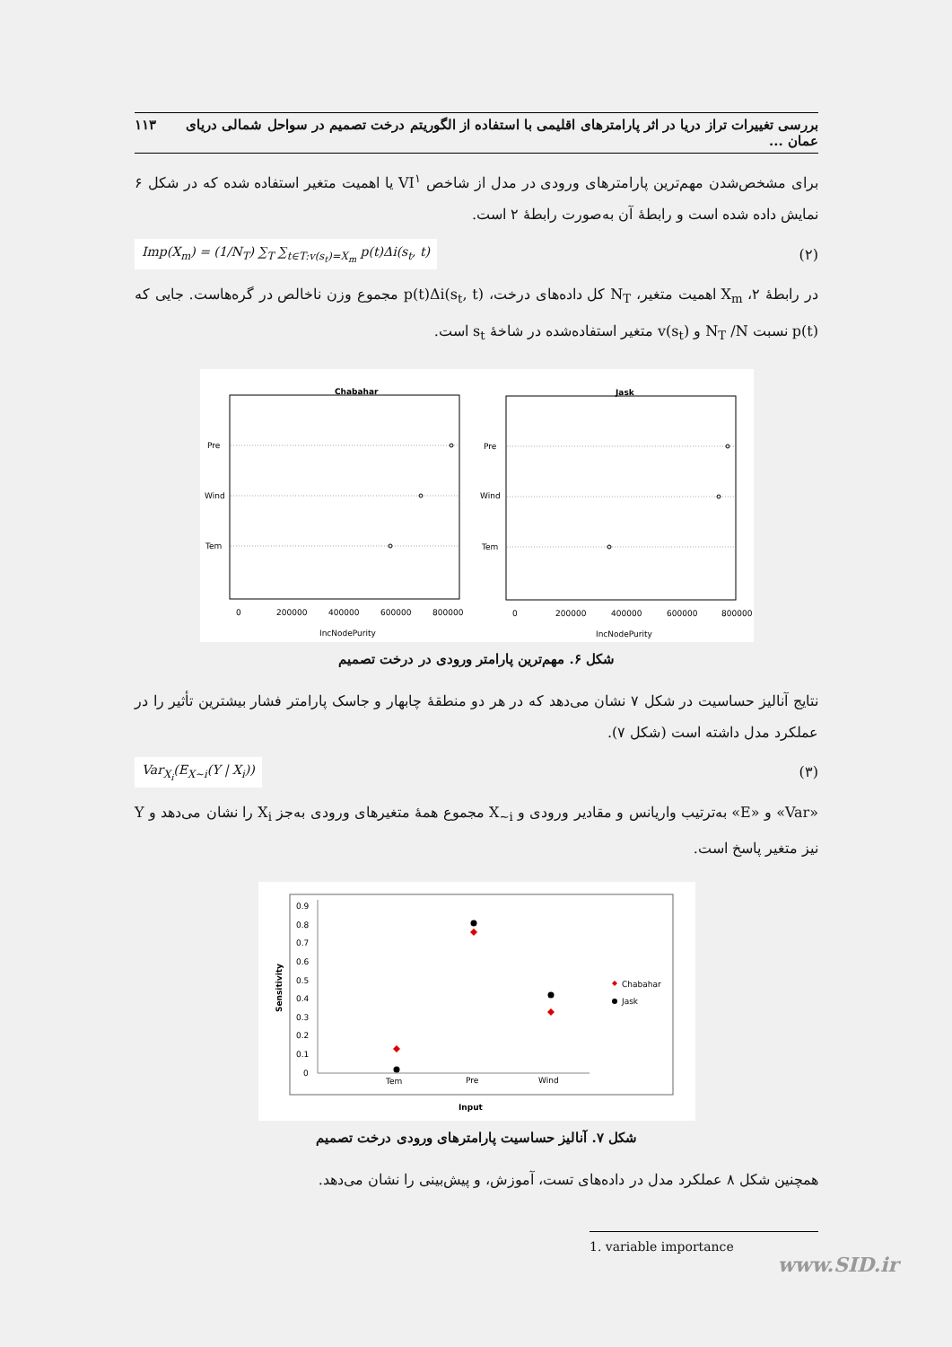بررسی تغییرات تراز دریا در اثر پارامترهای اقلیمی با استفاده از الگوریتم درخت تصمیم در سواحل شمالی دریای عمان ... ۱۱۳
برای مشخص‌شدن مهم‌ترین پارامترهای ورودی در مدل از شاخص VI<sup>۱</sup> یا اهمیت متغیر استفاده شده که در شکل ۶ نمایش داده شده است و رابطهٔ آن به‌صورت رابطهٔ ۲ است.
(۲) Imp(X<sub>m</sub>) = (1/N<sub>T</sub>) ∑<sub>T</sub> ∑<sub>t∈T:v(s<sub>t</sub>)=X<sub>m</sub></sub> p(t)Δi(s<sub>t</sub>, t)
در رابطهٔ ۲، X<sub>m</sub> اهمیت متغیر، N<sub>T</sub> کل داده‌های درخت، p(t)Δi(s<sub>t</sub>, t) مجموع وزن ناخالص در گره‌هاست. جایی که p(t) نسبت N<sub>T</sub> /N و v(s<sub>t</sub>) متغیر استفاده‌شده در شاخهٔ s<sub>t</sub> است.
Chabahar
Jask
Pre
Wind
Tem
Pre
Wind
Tem
0
200000
400000
600000
800000
0
200000
400000
600000
800000
IncNodePurity
IncNodePurity
شکل ۶. مهم‌ترین پارامتر ورودی در درخت تصمیم
نتایج آنالیز حساسیت در شکل ۷ نشان می‌دهد که در هر دو منطقهٔ چابهار و جاسک پارامتر فشار بیشترین تأثیر را در عملکرد مدل داشته است (شکل ۷).
(۳) Var<sub>X<sub>i</sub></sub>(E<sub>X~i</sub>(Y | X<sub>i</sub>))
«Var» و «E» به‌ترتیب واریانس و مقادیر ورودی و X<sub>~i</sub> مجموع همهٔ متغیرهای ورودی به‌جز X<sub>i</sub> را نشان می‌دهد و Y نیز متغیر پاسخ است.
0.9
0.8
0.7
0.6
0.5
0.4
0.3
0.2
0.1
0
Tem
Pre
Wind
Chabahar
Jask
Input
Sensitivity
شکل ۷. آنالیز حساسیت پارامترهای ورودی درخت تصمیم
همچنین شکل ۸ عملکرد مدل در داده‌های تست، آموزش، و پیش‌بینی را نشان می‌دهد.
1. variable importance
www.SID.ir